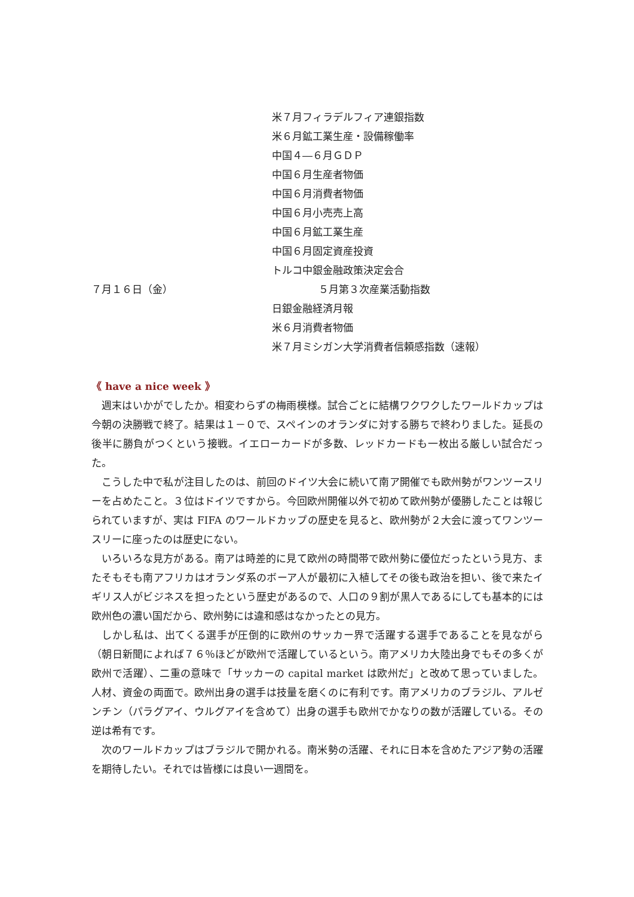米７月フィラデルフィア連銀指数
米６月鉱工業生産・設備稼働率
中国４―６月ＧＤＰ
中国６月生産者物価
中国６月消費者物価
中国６月小売売上高
中国６月鉱工業生産
中国６月固定資産投資
トルコ中銀金融政策決定会合
７月１６日（金） ５月第３次産業活動指数
日銀金融経済月報
米６月消費者物価
米７月ミシガン大学消費者信頼感指数（速報）
《 have a nice week 》
週末はいかがでしたか。相変わらずの梅雨模様。試合ごとに結構ワクワクしたワールドカップは今朝の決勝戦で終了。結果は１－０で、スペインのオランダに対する勝ちで終わりました。延長の後半に勝負がつくという接戦。イエローカードが多数、レッドカードも一枚出る厳しい試合だった。
こうした中で私が注目したのは、前回のドイツ大会に続いて南ア開催でも欧州勢がワンツースリーを占めたこと。３位はドイツですから。今回欧州開催以外で初めて欧州勢が優勝したことは報じられていますが、実は FIFA のワールドカップの歴史を見ると、欧州勢が２大会に渡ってワンツースリーに座ったのは歴史にない。
いろいろな見方がある。南アは時差的に見て欧州の時間帯で欧州勢に優位だったという見方、またそもそも南アフリカはオランダ系のボーア人が最初に入植してその後も政治を担い、後で来たイギリス人がビジネスを担ったという歴史があるので、人口の９割が黒人であるにしても基本的には欧州色の濃い国だから、欧州勢には違和感はなかったとの見方。
しかし私は、出てくる選手が圧倒的に欧州のサッカー界で活躍する選手であることを見ながら（朝日新聞によれば７６％ほどが欧州で活躍しているという。南アメリカ大陸出身でもその多くが欧州で活躍）、二重の意味で「サッカーの capital market は欧州だ」と改めて思っていました。人材、資金の両面で。欧州出身の選手は技量を磨くのに有利です。南アメリカのブラジル、アルゼンチン（パラグアイ、ウルグアイを含めて）出身の選手も欧州でかなりの数が活躍している。その逆は希有です。
次のワールドカップはブラジルで開かれる。南米勢の活躍、それに日本を含めたアジア勢の活躍を期待したい。それでは皆様には良い一週間を。